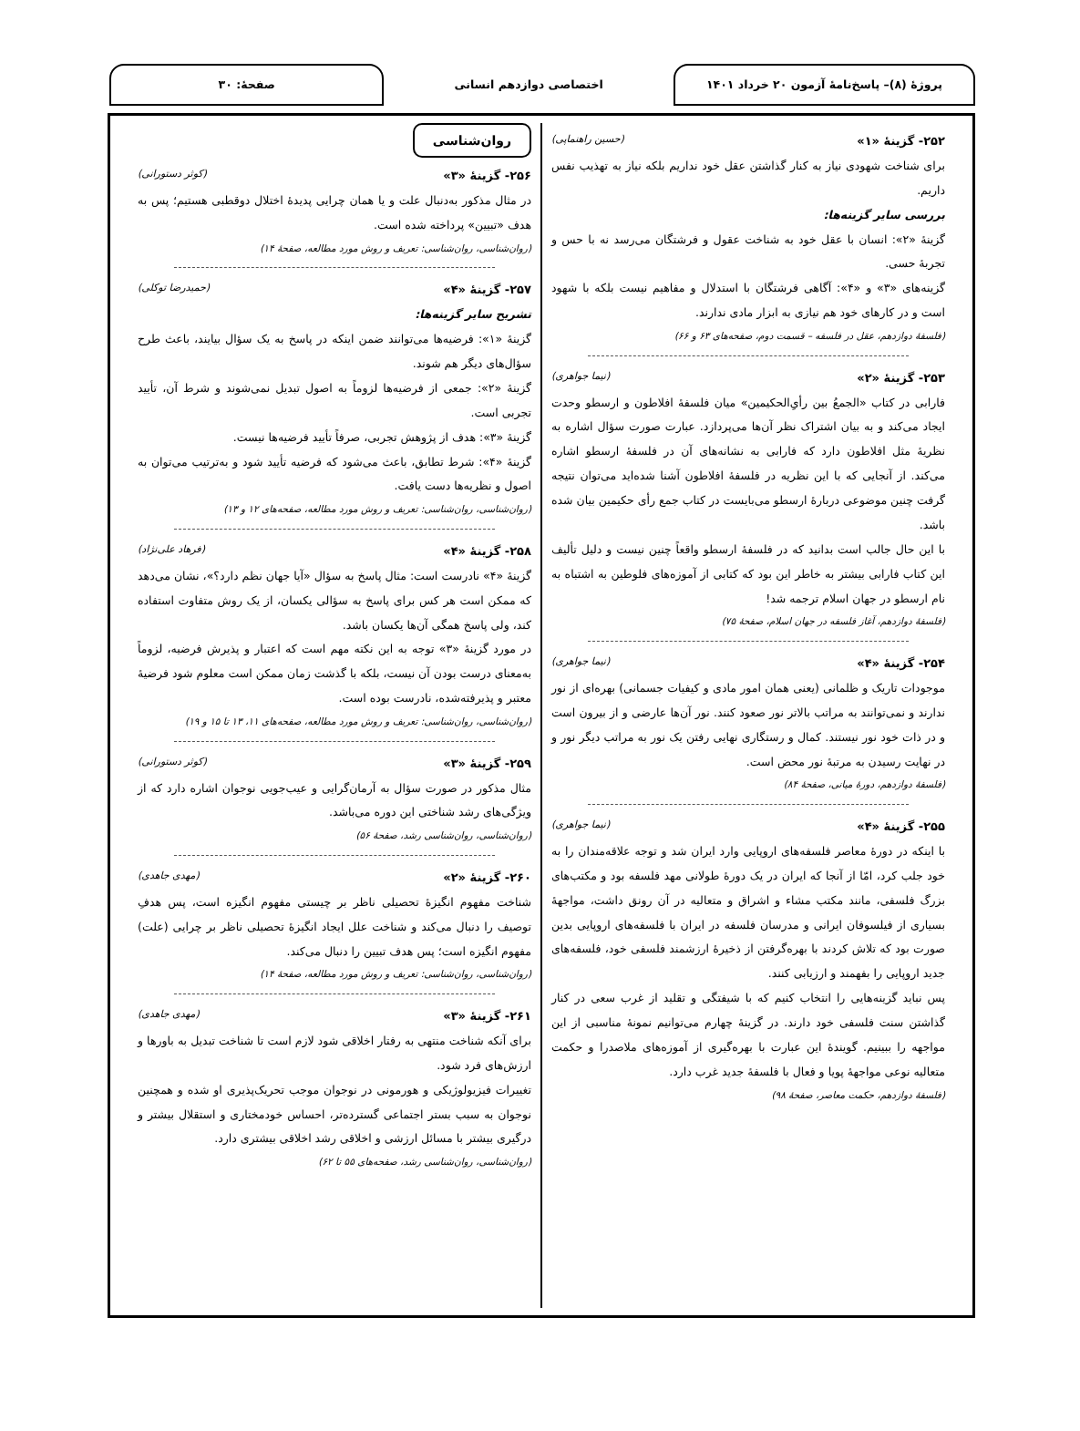پروژهٔ (۸)– پاسخ‌نامهٔ آزمون ۲۰ خرداد ۱۴۰۱
اختصاصی دوازدهم انسانی صفحهٔ: ۳۰
۲۵۲- گزینهٔ «۱» (حسین راهنماپی)
برای شناخت شهودی نیاز به کنار گذاشتن عقل خود نداریم بلکه نیاز به تهذیب نفس داریم.
بررسی سایر گزینه‌ها:
گزینهٔ «۲»: انسان با عقل خود به شناخت عقول و فرشتگان می‌رسد نه با حس و تجربهٔ حسی.
گزینه‌های «۳» و «۴»: آگاهی فرشتگان با استدلال و مفاهیم نیست بلکه با شهود است و در کارهای خود هم نیازی به ابزار مادی ندارند.
(فلسفهٔ دوازدهم، عقل در فلسفه – قسمت دوم، صفحه‌های ۶۳ و ۶۶)
۲۵۳- گزینهٔ «۲» (نیما جواهری)
فارابی در کتاب «الجمعُ بین رأیِ‌الحکیمین» میان فلسفهٔ افلاطون و ارسطو وحدت ایجاد می‌کند و به بیان اشتراک نظر آن‌ها می‌پردازد. عبارت صورت سؤال اشاره به نظریهٔ مثل افلاطون دارد که فارابی به نشانه‌های آن در فلسفهٔ ارسطو اشاره می‌کند. از آنجایی که با این نظریه در فلسفهٔ افلاطون آشنا شده‌اید می‌توان نتیجه گرفت چنین موضوعی دربارهٔ ارسطو می‌بایست در کتاب جمع رأی حکیمین بیان شده باشد.
با این حال جالب است بدانید که در فلسفهٔ ارسطو واقعاً چنین نیست و دلیل تألیف این کتاب فارابی بیشتر به خاطر این بود که کتابی از آموزه‌های فلوطین به اشتباه به نام ارسطو در جهان اسلام ترجمه شد!
(فلسفهٔ دوازدهم، آغاز فلسفه در جهان اسلام، صفحهٔ ۷۵)
۲۵۴- گزینهٔ «۴» (نیما جواهری)
موجودات تاریک و ظلمانی (یعنی همان امور مادی و کیفیات جسمانی) بهره‌ای از نور ندارند و نمی‌توانند به مراتب بالاتر نور صعود کنند. نور آن‌ها عارضی و از بیرون است و در ذات خود نور نیستند. کمال و رستگاری نهایی رفتن یک نور به مراتب دیگر نور و در نهایت رسیدن به مرتبهٔ نور محض است.
(فلسفهٔ دوازدهم، دورهٔ میانی، صفحهٔ ۸۴)
۲۵۵- گزینهٔ «۴» (نیما جواهری)
با اینکه در دورهٔ معاصر فلسفه‌های اروپایی وارد ایران شد و توجه علاقه‌مندان را به خود جلب کرد، امّا از آنجا که ایران در یک دورهٔ طولانی مهد فلسفه بود و مکتب‌های بزرگ فلسفی، مانند مکتب مشاء و اشراق و متعالیه در آن رونق داشت، مواجههٔ بسیاری از فیلسوفان ایرانی و مدرسان فلسفه در ایران با فلسفه‌های اروپایی بدین صورت بود که تلاش کردند با بهره‌گرفتن از ذخیرهٔ ارزشمند فلسفی خود، فلسفه‌های جدید اروپایی را بفهمند و ارزیابی کنند.
پس نباید گزینه‌هایی را انتخاب کنیم که با شیفتگی و تقلید از غرب سعی در کنار گذاشتن سنت فلسفی خود دارند. در گزینهٔ چهارم می‌توانیم نمونهٔ مناسبی از این مواجهه را ببینیم. گویندهٔ این عبارت با بهره‌گیری از آموزه‌های ملاصدرا و حکمت متعالیه نوعی مواجههٔ پویا و فعال با فلسفهٔ جدید غرب دارد.
(فلسفهٔ دوازدهم، حکمت معاصر، صفحهٔ ۹۸)
روان‌شناسی
۲۵۶- گزینهٔ «۳» (کوثر دستورانی)
در مثال مذکور به‌دنبال علت و یا همان چرایی پدیدهٔ اختلال دوقطبی هستیم؛ پس به هدف «تبیین» پرداخته شده است.
(روان‌شناسی، روان‌شناسی: تعریف و روش مورد مطالعه، صفحهٔ ۱۴)
۲۵۷- گزینهٔ «۴» (حمیدرضا توکلی)
تشریح سایر گزینه‌ها:
گزینهٔ «۱»: فرضیه‌ها می‌توانند ضمن اینکه در پاسخ به یک سؤال بیایند، باعث طرح سؤال‌های دیگر هم شوند.
گزینهٔ «۲»: جمعی از فرضیه‌ها لزوماً به اصول تبدیل نمی‌شوند و شرط آن، تأیید تجربی است.
گزینهٔ «۳»: هدف از پژوهش تجربی، صرفاً تأیید فرضیه‌ها نیست.
گزینهٔ «۴»: شرط تطابق، باعث می‌شود که فرضیه تأیید شود و به‌ترتیب می‌توان به اصول و نظریه‌ها دست یافت.
(روان‌شناسی، روان‌شناسی: تعریف و روش مورد مطالعه، صفحه‌های ۱۲ و ۱۳)
۲۵۸- گزینهٔ «۴» (فرهاد علی‌نژاد)
گزینهٔ «۴» نادرست است: مثال پاسخ به سؤال «آیا جهان نظم دارد؟»، نشان می‌دهد که ممکن است هر کس برای پاسخ به سؤالی یکسان، از یک روش متفاوت استفاده کند، ولی پاسخ همگی آن‌ها یکسان باشد.
در مورد گزینهٔ «۳» توجه به این نکته مهم است که اعتبار و پذیرش فرضیه، لزوماً به‌معنای درست بودن آن نیست، بلکه با گذشت زمان ممکن است معلوم شود فرضیهٔ معتبر و پذیرفته‌شده، نادرست بوده است.
(روان‌شناسی، روان‌شناسی: تعریف و روش مورد مطالعه، صفحه‌های ۱۱، ۱۳ تا ۱۵ و ۱۹)
۲۵۹- گزینهٔ «۳» (کوثر دستورانی)
مثال مذکور در صورت سؤال به آرمان‌گرایی و عیب‌جویی نوجوان اشاره دارد که از ویژگی‌های رشد شناختی این دوره می‌باشد.
(روان‌شناسی، روان‌شناسی رشد، صفحهٔ ۵۶)
۲۶۰- گزینهٔ «۲» (مهدی جاهدی)
شناخت مفهوم انگیزهٔ تحصیلی ناظر بر چیستی مفهوم انگیزه است، پس هدفِ توصیف را دنبال می‌کند و شناخت علل ایجاد انگیزهٔ تحصیلی ناظر بر چرایی (علت) مفهوم انگیزه است؛ پس هدف تبیین را دنبال می‌کند.
(روان‌شناسی، روان‌شناسی: تعریف و روش مورد مطالعه، صفحهٔ ۱۴)
۲۶۱- گزینهٔ «۳» (مهدی جاهدی)
برای آنکه شناخت منتهی به رفتار اخلاقی شود لازم است تا شناخت تبدیل به باورها و ارزش‌های فرد شود.
تغییرات فیزیولوژیکی و هورمونی در نوجوان موجب تحریک‌پذیری او شده و همچنین نوجوان به سبب بستر اجتماعی گسترده‌تر، احساس خودمختاری و استقلال بیشتر و درگیری بیشتر با مسائل ارزشی و اخلاقی رشد اخلاقی بیشتری دارد.
(روان‌شناسی، روان‌شناسی رشد، صفحه‌های ۵۵ تا ۶۲)